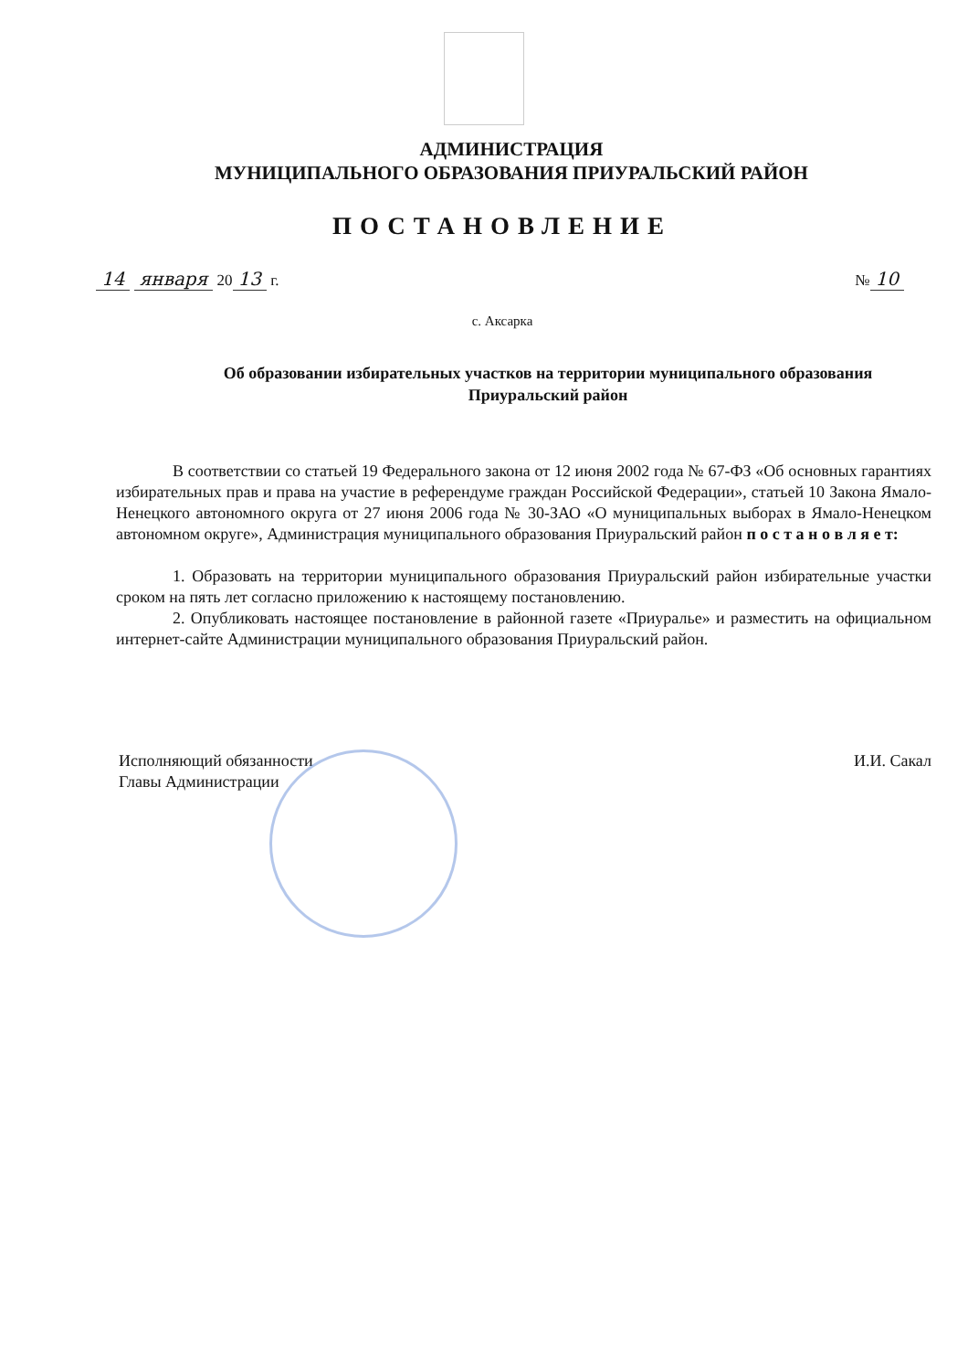АДМИНИСТРАЦИЯ
МУНИЦИПАЛЬНОГО ОБРАЗОВАНИЯ ПРИУРАЛЬСКИЙ РАЙОН
ПОСТАНОВЛЕНИЕ
14 января 20 13 г. № 10
с. Аксарка
Об образовании избирательных участков на территории муниципального образования Приуральский район
В соответствии со статьей 19 Федерального закона от 12 июня 2002 года № 67-ФЗ «Об основных гарантиях избирательных прав и права на участие в референдуме граждан Российской Федерации», статьей 10 Закона Ямало-Ненецкого автономного округа от 27 июня 2006 года № 30-ЗАО «О муниципальных выборах в Ямало-Ненецком автономном округе», Администрация муниципального образования Приуральский район п о с т а н о в л я е т:
1. Образовать на территории муниципального образования Приуральский район избирательные участки сроком на пять лет согласно приложению к настоящему постановлению.
2. Опубликовать настоящее постановление в районной газете «Приуралье» и разместить на официальном интернет-сайте Администрации муниципального образования Приуральский район.
Исполняющий обязанности
Главы Администрации И.И. Сакал